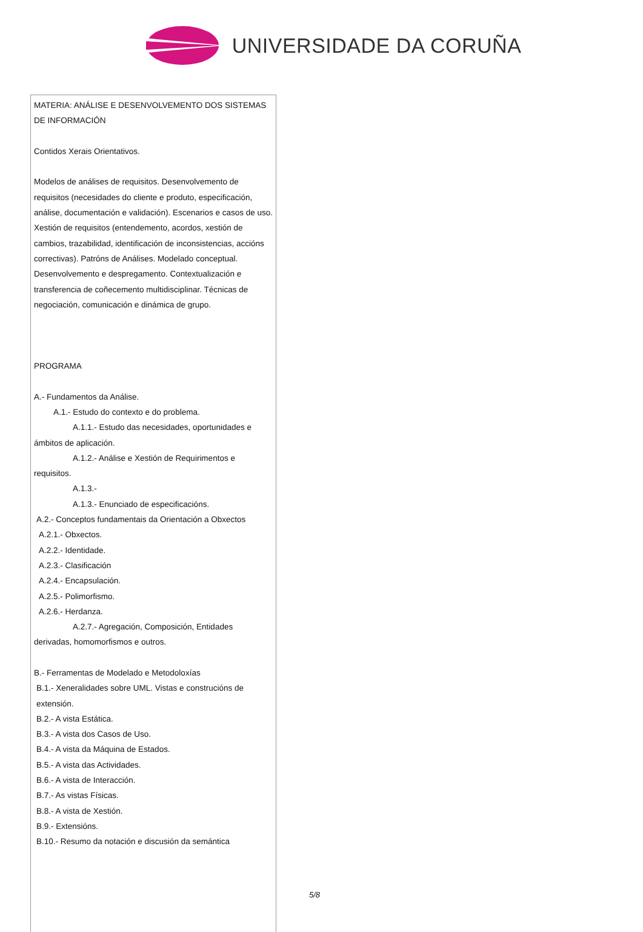UNIVERSIDADE DA CORUÑA
MATERIA: ANÁLISE E DESENVOLVEMENTO DOS SISTEMAS DE INFORMACIÓN
Contidos Xerais Orientativos.
Modelos de análises de requisitos. Desenvolvemento de requisitos (necesidades do cliente e produto, especificación, análise, documentación e validación). Escenarios e casos de uso. Xestión de requisitos (entendemento, acordos, xestión de cambios, trazabilidad, identificación de inconsistencias, accións correctivas). Patróns de Análises. Modelado conceptual. Desenvolvemento e despregamento. Contextualización e transferencia de coñecemento multidisciplinar. Técnicas de negociación, comunicación e dinámica de grupo.
PROGRAMA
A.- Fundamentos da Análise.
A.1.- Estudo do contexto e do problema.
A.1.1.- Estudo das necesidades, oportunidades e ámbitos de aplicación.
A.1.2.- Análise e Xestión de Requirimentos e requisitos.
A.1.3.-
A.1.3.- Enunciado de especificacións.
A.2.- Conceptos fundamentais da Orientación a Obxectos
A.2.1.- Obxectos.
A.2.2.- Identidade.
A.2.3.- Clasificación
A.2.4.- Encapsulación.
A.2.5.- Polimorfismo.
A.2.6.- Herdanza.
A.2.7.- Agregación, Composición, Entidades derivadas, homomorfismos e outros.
B.- Ferramentas de Modelado e Metodoloxías
B.1.- Xeneralidades sobre UML. Vistas e construcións de extensión.
B.2.- A vista Estática.
B.3.- A vista dos Casos de Uso.
B.4.- A vista da Máquina de Estados.
B.5.- A vista das Actividades.
B.6.- A vista de Interacción.
B.7.- As vistas Físicas.
B.8.- A vista de Xestión.
B.9.- Extensións.
B.10.- Resumo da notación e discusión da semántica
5/8